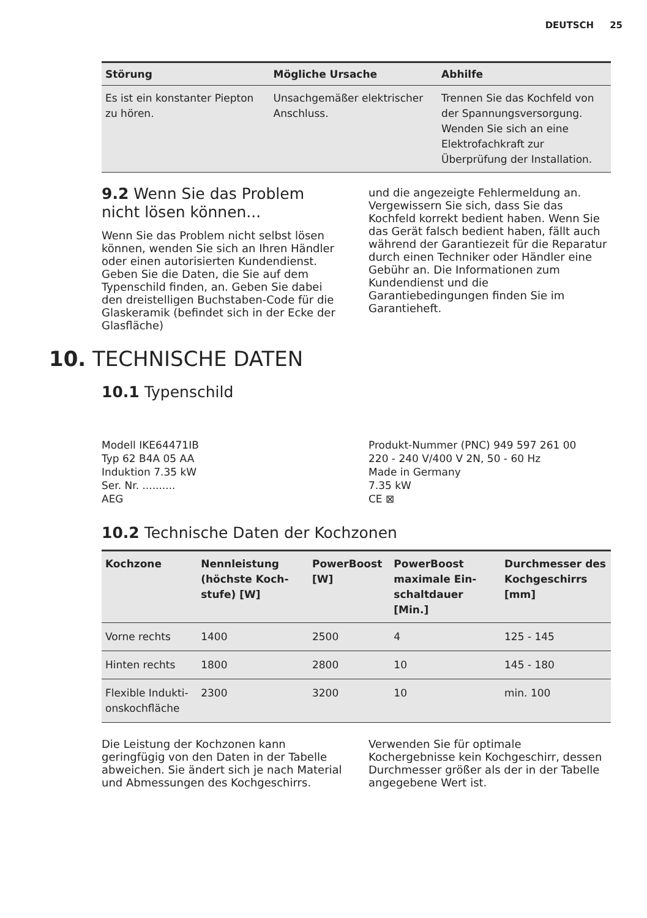DEUTSCH 25
| Störung | Mögliche Ursache | Abhilfe |
| --- | --- | --- |
| Es ist ein konstanter Piepton zu hören. | Unsachgemäßer elektrischer Anschluss. | Trennen Sie das Kochfeld von der Spannungsversor­gung. Wenden Sie sich an eine Elektrofachkraft zur Überprüfung der Installation. |
9.2 Wenn Sie das Problem nicht lösen können...
Wenn Sie das Problem nicht selbst lösen können, wenden Sie sich an Ihren Händler oder einen autorisierten Kundendienst. Geben Sie die Daten, die Sie auf dem Typenschild finden, an. Geben Sie dabei den dreistelligen Buchstaben-Code für die Glaskeramik (befindet sich in der Ecke der Glasfläche)
und die angezeigte Fehlermeldung an. Vergewissern Sie sich, dass Sie das Kochfeld korrekt bedient haben. Wenn Sie das Gerät falsch bedient haben, fällt auch während der Garantiezeit für die Reparatur durch einen Techniker oder Händler eine Gebühr an. Die Informationen zum Kundendienst und die Garantiebedingungen finden Sie im Garantieheft.
10. TECHNISCHE DATEN
10.1 Typenschild
Modell IKE64471IB
Typ 62 B4A 05 AA
Induktion 7.35 kW
Ser. Nr. ..........
AEG
Produkt-Nummer (PNC) 949 597 261 00
220 - 240 V/400 V 2N, 50 - 60 Hz
Made in Germany
7.35 kW
CE ⊠
10.2 Technische Daten der Kochzonen
| Kochzone | Nennleistung (höchste Koch­stufe) [W] | PowerBoost [W] | PowerBoost maximale Ein­schaltdauer [Min.] | Durchmesser des Kochge­schirrs [mm] |
| --- | --- | --- | --- | --- |
| Vorne rechts | 1400 | 2500 | 4 | 125 - 145 |
| Hinten rechts | 1800 | 2800 | 10 | 145 - 180 |
| Flexible Indukti­onskochfläche | 2300 | 3200 | 10 | min. 100 |
Die Leistung der Kochzonen kann geringfügig von den Daten in der Tabelle abweichen. Sie ändert sich je nach Material und Abmessungen des Kochgeschirrs.
Verwenden Sie für optimale Kochergebnisse kein Kochgeschirr, dessen Durchmesser größer als der in der Tabelle angegebene Wert ist.